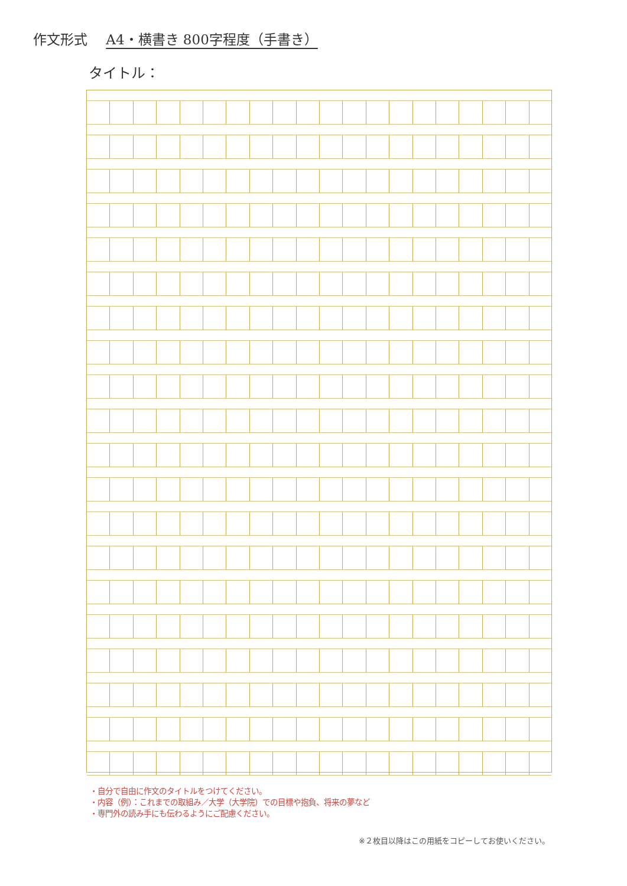作文形式 A4・横書き 800字程度（手書き）
タイトル：
・自分で自由に作文のタイトルをつけてください。
・内容（例）：これまでの取組み／大学（大学院）での目標や抱負、将来の夢など
・専門外の読み手にも伝わるようにご配慮ください。
※２枚目以降はこの用紙をコピーしてお使いください。